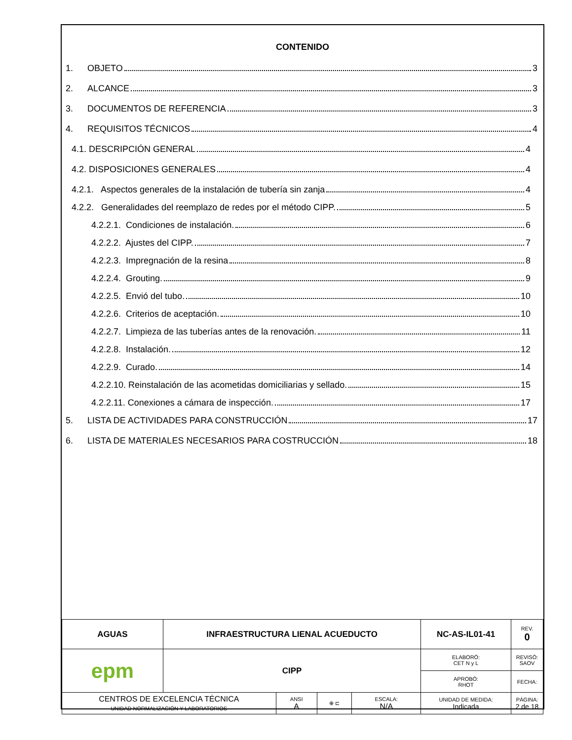CONTENIDO
1. OBJETO 3
2. ALCANCE 3
3. DOCUMENTOS DE REFERENCIA 3
4. REQUISITOS TÉCNICOS 4
4.1. DESCRIPCIÓN GENERAL 4
4.2. DISPOSICIONES GENERALES 4
4.2.1. Aspectos generales de la instalación de tubería sin zanja 4
4.2.2. Generalidades del reemplazo de redes por el método CIPP. 5
4.2.2.1. Condiciones de instalación. 6
4.2.2.2. Ajustes del CIPP. 7
4.2.2.3. Impregnación de la resina 8
4.2.2.4. Grouting. 9
4.2.2.5. Envió del tubo. 10
4.2.2.6. Criterios de aceptación. 10
4.2.2.7. Limpieza de las tuberías antes de la renovación. 11
4.2.2.8. Instalación. 12
4.2.2.9. Curado. 14
4.2.2.10. Reinstalación de las acometidas domiciliarias y sellado. 15
4.2.2.11. Conexiones a cámara de inspección. 17
5. LISTA DE ACTIVIDADES PARA CONSTRUCCIÓN 17
6. LISTA DE MATERIALES NECESARIOS PARA COSTRUCCIÓN 18
| AGUAS | INFRAESTRUCTURA LIENAL ACUEDUCTO | | | | NC-AS-IL01-41 | REV. 0 |
| epm | CIPP | | | | ELABORÓ: CET N y L | REVISÓ: SAOV |
| | | | | | APROBÓ: RHOT | FECHA: |
| CENTROS DE EXCELENCIA TÉCNICA UNIDAD NORMALIZACIÓN Y LABORATORIOS | | ANSI A | ⊕ ⊏ | ESCALA: N/A | UNIDAD DE MEDIDA: Indicada | PÁGINA: 2 de 18 |